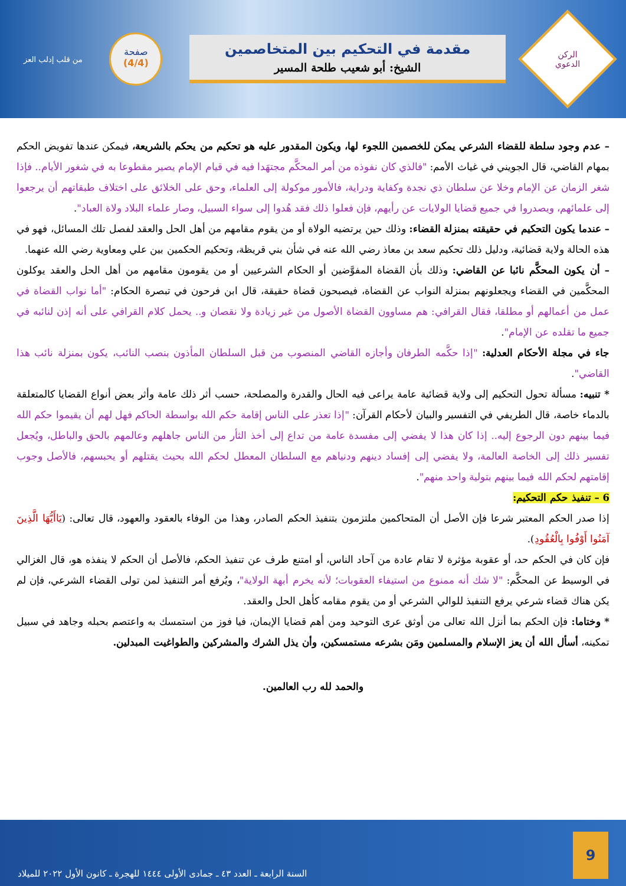الركن
الدعوي
مقدمة في التحكيم بين المتخاصمين
الشيخ: أبو شعيب طلحة المسير
صفحة
(4/4)
من قلب إدلب العز
– عدم وجود سلطة للقضاء الشرعي يمكن للخصمين اللجوء لها، ويكون المقدور عليه هو تحكيم من يحكم بالشريعة، فيمكن عندها تفويض الحكم بمهام القاضي، قال الجويني في غياث الأمم: "فالذي كان نفوذه من أمر المحكَّم مجتهَدا فيه في قيام الإمام يصير مقطوعا به في شغور الأيام.. فإذا شغر الزمان عن الإمام وخلا عن سلطان ذي نجدة وكفاية ودراية، فالأمور موكولة إلى العلماء، وحق على الخلائق على اختلاف طبقاتهم أن يرجعوا إلى علمائهم، ويصدروا في جميع قضايا الولايات عن رأيهم، فإن فعلوا ذلك فقد هُدوا إلى سواء السبيل، وصار علماء البلاد ولاة العباد".
– عندما يكون التحكيم في حقيقته بمنزلة القضاء: وذلك حين يرتضيه الولاة أو من يقوم مقامهم من أهل الحل والعقد لفصل تلك المسائل، فهو في هذه الحالة ولاية قضائية، ودليل ذلك تحكيم سعد بن معاذ رضي الله عنه في شأن بني قريظة، وتحكيم الحكمين بين علي ومعاوية رضي الله عنهما.
– أن يكون المحكَّم نائبا عن القاضي: وذلك بأن القضاة المفوَّضين أو الحكام الشرعيين أو من يقومون مقامهم من أهل الحل والعقد يوكلون المحكَّمين في القضاء ويجعلونهم بمنزلة النواب عن القضاة، فيصبحون قضاة حقيقة، قال ابن فرحون في تبصرة الحكام: "أما نواب القضاة في عمل من أعمالهم أو مطلقا، فقال القرافي: هم مساوون القضاة الأصول من غير زيادة ولا نقصان و.. يحمل كلام القرافي على أنه إذن لنائبه في جميع ما تقلده عن الإمام".
جاء في مجلة الأحكام العدلية: "إذا حكَّمه الطرفان وأجازه القاضي المنصوب من قبل السلطان المأذون بنصب النائب، يكون بمنزلة نائب هذا القاضي".
* تنبيه: مسألة تحول التحكيم إلى ولاية قضائية عامة يراعى فيه الحال والقدرة والمصلحة، حسب أثر ذلك عامة وأثر بعض أنواع القضايا كالمتعلقة بالدماء خاصة، قال الطريفي في التفسير والبيان لأحكام القرآن: "إذا تعذر على الناس إقامة حكم الله بواسطة الحاكم فهل لهم أن يقيموا حكم الله فيما بينهم دون الرجوع إليه.. إذا كان هذا لا يفضي إلى مفسدة عامة من تداع إلى أخذ الثأر من الناس جاهلهم وعالمهم بالحق والباطل، ويُجعل تفسير ذلك إلى الخاصة العالمة، ولا يفضي إلى إفساد دينهم ودنياهم مع السلطان المعطل لحكم الله بحيث يقتلهم أو يحبسهم، فالأصل وجوب إقامتهم لحكم الله فيما بينهم بتولية واحد منهم".
6 – تنفيذ حكم التحكيم:
إذا صدر الحكم المعتبر شرعا فإن الأصل أن المتحاكمين ملتزمون بتنفيذ الحكم الصادر، وهذا من الوفاء بالعقود والعهود، قال تعالى: (يَاأَيُّهَا الَّذِينَ آمَنُوا أَوْفُوا بِالْعُقُودِ).
فإن كان في الحكم حد، أو عقوبة مؤثرة لا تقام عادة من آحاد الناس، أو امتنع طرف عن تنفيذ الحكم، فالأصل أن الحكم لا ينفذه هو، قال الغزالي في الوسيط عن المحكَّم: "لا شك أنه ممنوع من استيفاء العقوبات؛ لأنه يخرم أبهة الولاية"، ويُرفع أمر التنفيذ لمن تولى القضاء الشرعي، فإن لم يكن هناك قضاء شرعي يرفع التنفيذ للوالي الشرعي أو من يقوم مقامه كأهل الحل والعقد.
* وختاما: فإن الحكم بما أنزل الله تعالى من أوثق عرى التوحيد ومن أهم قضايا الإيمان، فيا فوز من استمسك به واعتصم بحبله وجاهد في سبيل تمكينه، أسأل الله أن يعز الإسلام والمسلمين ومَن بشرعه مستمسكين، وأن يذل الشرك والمشركين والطواغيت المبدلين.
والحمد لله رب العالمين.
9
السنة الرابعة ـ العدد ٤٣ ـ جمادى الأولى ١٤٤٤ للهجرة ـ كانون الأول ٢٠٢٢ للميلاد